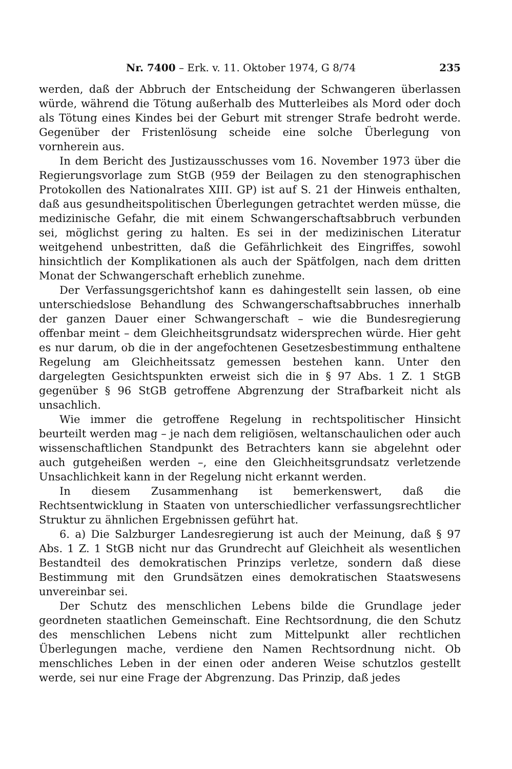Nr. 7400 – Erk. v. 11. Oktober 1974, G 8/74 235
werden, daß der Abbruch der Entscheidung der Schwangeren überlassen würde, während die Tötung außerhalb des Mutterleibes als Mord oder doch als Tötung eines Kindes bei der Geburt mit strenger Strafe bedroht werde. Gegenüber der Fristenlösung scheide eine solche Überlegung von vornherein aus.
In dem Bericht des Justizausschusses vom 16. November 1973 über die Regierungsvorlage zum StGB (959 der Beilagen zu den stenographischen Protokollen des Nationalrates XIII. GP) ist auf S. 21 der Hinweis enthalten, daß aus gesundheitspolitischen Überlegungen getrachtet werden müsse, die medizinische Gefahr, die mit einem Schwangerschaftsabbruch verbunden sei, möglichst gering zu halten. Es sei in der medizinischen Literatur weitgehend unbestritten, daß die Gefährlichkeit des Eingriffes, sowohl hinsichtlich der Komplikationen als auch der Spätfolgen, nach dem dritten Monat der Schwangerschaft erheblich zunehme.
Der Verfassungsgerichtshof kann es dahingestellt sein lassen, ob eine unterschiedslose Behandlung des Schwangerschaftsabbruches innerhalb der ganzen Dauer einer Schwangerschaft – wie die Bundesregierung offenbar meint – dem Gleichheitsgrundsatz widersprechen würde. Hier geht es nur darum, ob die in der angefochtenen Gesetzesbestimmung enthaltene Regelung am Gleichheitssatz gemessen bestehen kann. Unter den dargelegten Gesichtspunkten erweist sich die in § 97 Abs. 1 Z. 1 StGB gegenüber § 96 StGB getroffene Abgrenzung der Strafbarkeit nicht als unsachlich.
Wie immer die getroffene Regelung in rechtspolitischer Hinsicht beurteilt werden mag – je nach dem religiösen, weltanschaulichen oder auch wissenschaftlichen Standpunkt des Betrachters kann sie abgelehnt oder auch gutgeheißen werden –, eine den Gleichheitsgrundsatz verletzende Unsachlichkeit kann in der Regelung nicht erkannt werden.
In diesem Zusammenhang ist bemerkenswert, daß die Rechtsentwicklung in Staaten von unterschiedlicher verfassungsrechtlicher Struktur zu ähnlichen Ergebnissen geführt hat.
6. a) Die Salzburger Landesregierung ist auch der Meinung, daß § 97 Abs. 1 Z. 1 StGB nicht nur das Grundrecht auf Gleichheit als wesentlichen Bestandteil des demokratischen Prinzips verletze, sondern daß diese Bestimmung mit den Grundsätzen eines demokratischen Staatswesens unvereinbar sei.
Der Schutz des menschlichen Lebens bilde die Grundlage jeder geordneten staatlichen Gemeinschaft. Eine Rechtsordnung, die den Schutz des menschlichen Lebens nicht zum Mittelpunkt aller rechtlichen Überlegungen mache, verdiene den Namen Rechtsordnung nicht. Ob menschliches Leben in der einen oder anderen Weise schutzlos gestellt werde, sei nur eine Frage der Abgrenzung. Das Prinzip, daß jedes